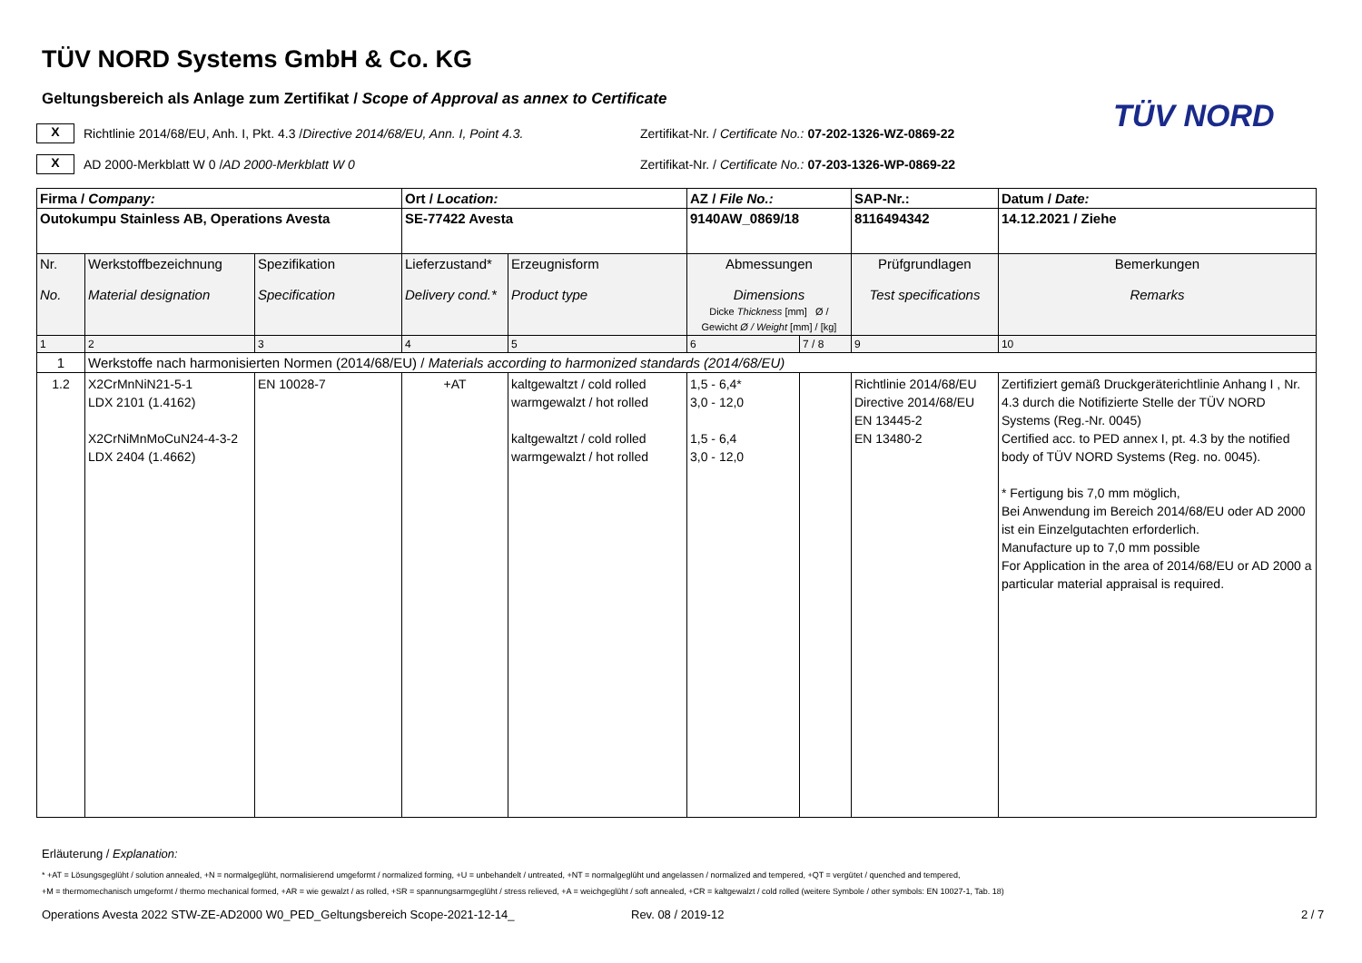TÜV NORD Systems GmbH & Co. KG
TÜV NORD
Geltungsbereich als Anlage zum Zertifikat / Scope of Approval as annex to Certificate
X
Richtlinie 2014/68/EU, Anh. I, Pkt. 4.3 / Directive 2014/68/EU, Ann. I, Point 4.3.
Zertifikat-Nr. / Certificate No.: 07-202-1326-WZ-0869-22
X
AD 2000-Merkblatt W 0 / AD 2000-Merkblatt W 0
Zertifikat-Nr. / Certificate No.: 07-203-1326-WP-0869-22
| Firma / Company: | | | Ort / Location: | | AZ / File No.: | | SAP-Nr.: | Datum / Date: |
| Outokumpu Stainless AB, Operations Avesta | | | SE-77422 Avesta | | 9140AW_0869/18 | | 8116494342 | 14.12.2021 / Ziehe |
| Nr. No. | Werkstoffbezeichnung Material designation | Spezifikation Specification | Lieferzustand* Delivery cond.* | Erzeugnisform Product type | Abmessungen Dimensions Dicke Thickness [mm] Ø / Gewicht Ø / Weight [mm] / [kg] | | Prüfgrundlagen Test specifications | Bemerkungen Remarks |
| 1 | 2 | 3 | 4 | 5 | 6 | 7 / 8 | 9 | 10 |
| 1 | Werkstoffe nach harmonisierten Normen (2014/68/EU) / Materials according to harmonized standards (2014/68/EU) | | | | | | | |
| 1.2 | X2CrMnNiN21-5-1 LDX 2101 (1.4162) X2CrNiMnMoCuN24-4-3-2 LDX 2404 (1.4662) | EN 10028-7 | +AT | kaltgewaltzt / cold rolled warmgewalzt / hot rolled kaltgewaltzt / cold rolled warmgewalzt / hot rolled | 1,5 - 6,4* 3,0 - 12,0 1,5 - 6,4 3,0 - 12,0 | | Richtlinie 2014/68/EU Directive 2014/68/EU EN 13445-2 EN 13480-2 | Zertifiziert gemäß Druckgeräterichtlinie Anhang I , Nr. 4.3 durch die Notifizierte Stelle der TÜV NORD Systems (Reg.-Nr. 0045) Certified acc. to PED annex I, pt. 4.3 by the notified body of TÜV NORD Systems (Reg. no. 0045). * Fertigung bis 7,0 mm möglich, Bei Anwendung im Bereich 2014/68/EU oder AD 2000 ist ein Einzelgutachten erforderlich. Manufacture up to 7,0 mm possible For Application in the area of 2014/68/EU or AD 2000 a particular material appraisal is required. |
Erläuterung / Explanation:
* +AT = Lösungsgeglüht / solution annealed, +N = normalgeglüht, normalisierend umgeformt / normalized forming, +U = unbehandelt / untreated, +NT = normalgeglüht und angelassen / normalized and tempered, +QT = vergütet / quenched and tempered,
+M = thermomechanisch umgeformt / thermo mechanical formed, +AR = wie gewalzt / as rolled, +SR = spannungsarmgeglüht / stress relieved, +A = weichgeglüht / soft annealed, +CR = kaltgewalzt / cold rolled (weitere Symbole / other symbols: EN 10027-1, Tab. 18)
Operations Avesta 2022 STW-ZE-AD2000 W0_PED_Geltungsbereich Scope-2021-12-14_
Rev. 08 / 2019-12 2 / 7